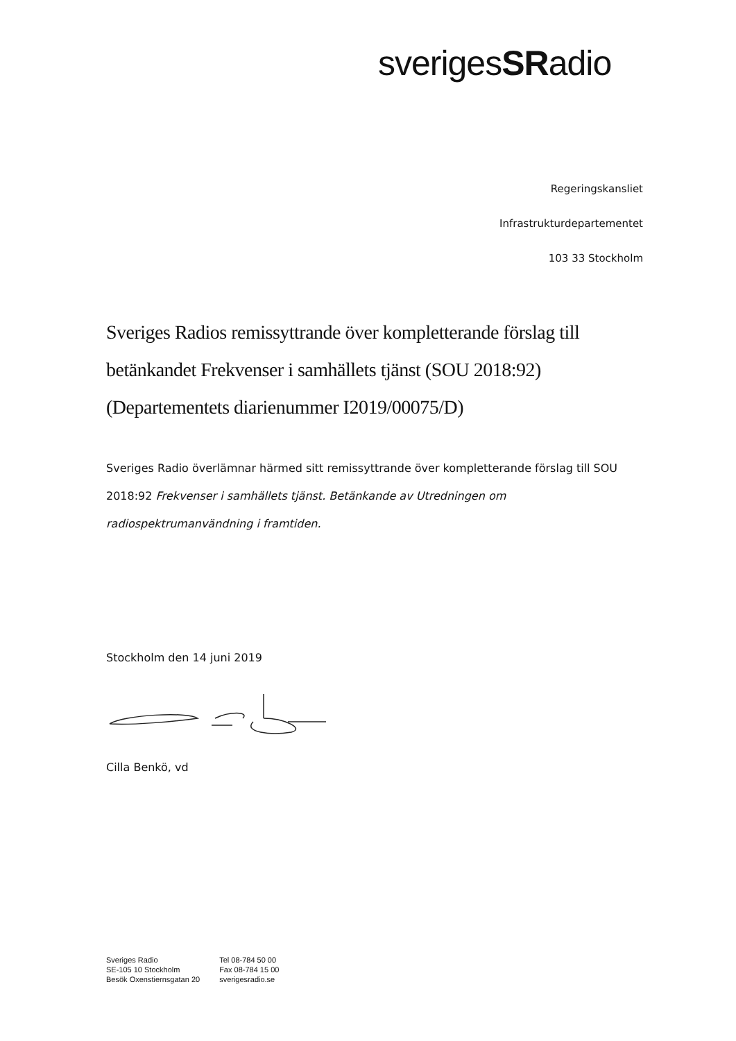sverigesSRadio
Regeringskansliet
Infrastrukturdepartementet
103 33 Stockholm
Sveriges Radios remissyttrande över kompletterande förslag till betänkandet Frekvenser i samhällets tjänst (SOU 2018:92) (Departementets diarienummer I2019/00075/D)
Sveriges Radio överlämnar härmed sitt remissyttrande över kompletterande förslag till SOU 2018:92 Frekvenser i samhällets tjänst. Betänkande av Utredningen om radiospektrumanvändning i framtiden.
Stockholm den 14 juni 2019
Cilla Benkö, vd
Sveriges Radio
SE-105 10 Stockholm
Besök Oxenstiernsgatan 20
Tel 08-784 50 00
Fax 08-784 15 00
sverigesradio.se